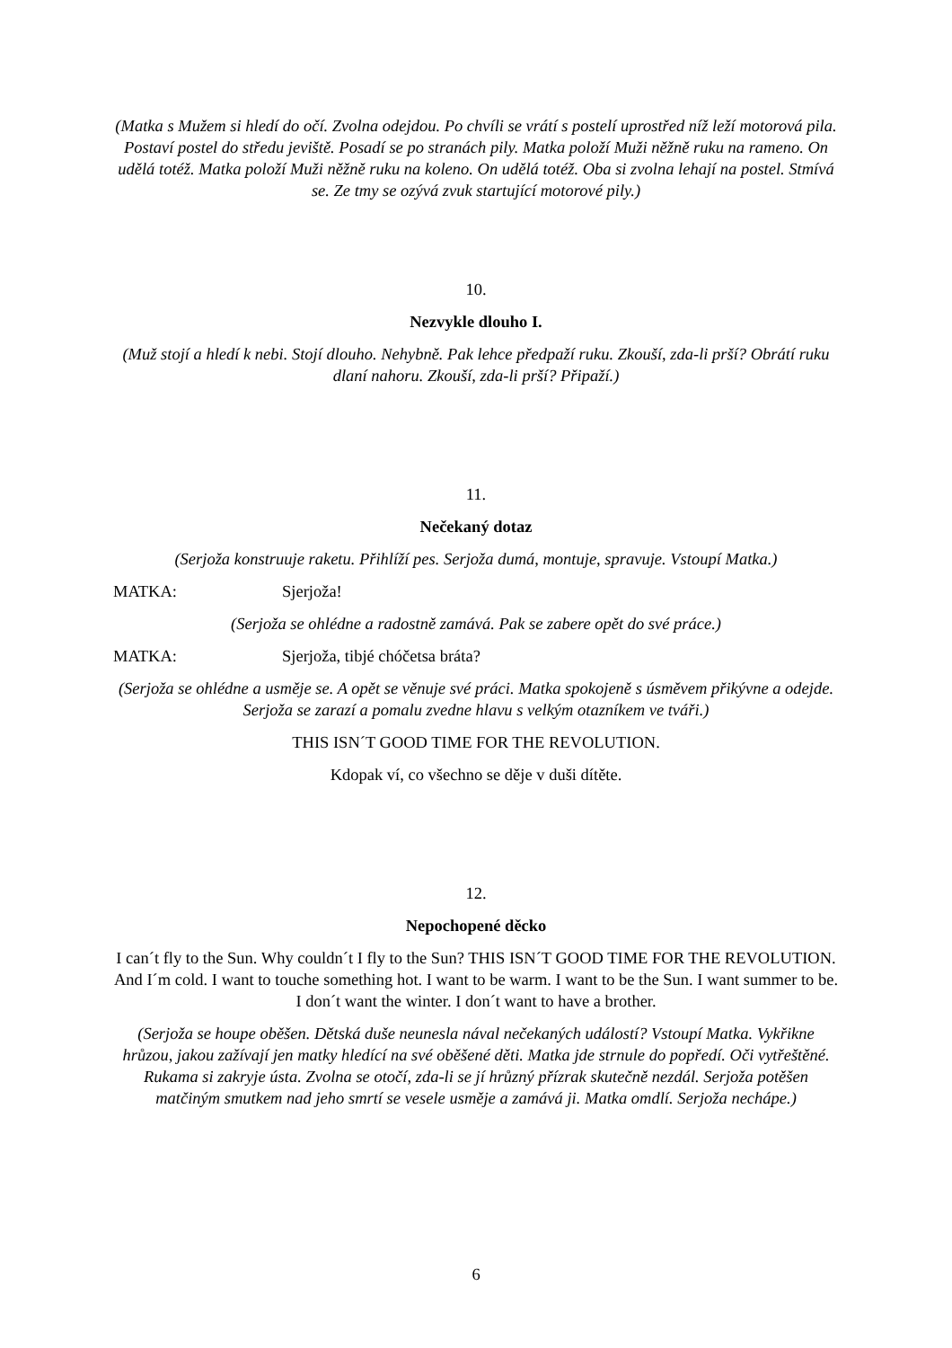(Matka s Mužem si hledí do očí. Zvolna odejdou. Po chvíli se vrátí s postelí uprostřed níž leží motorová pila. Postaví postel do středu jeviště. Posadí se po stranách pily. Matka položí Muži něžně ruku na rameno. On udělá totéž. Matka položí Muži něžně ruku na koleno. On udělá totéž. Oba si zvolna lehají na postel. Stmívá se. Ze tmy se ozývá zvuk startující motorové pily.)
10.
Nezvykle dlouho I.
(Muž stojí a hledí k nebi. Stojí dlouho. Nehybně. Pak lehce předpaží ruku. Zkouší, zda-li prší? Obrátí ruku dlaní nahoru. Zkouší, zda-li prší? Připaží.)
11.
Nečekaný dotaz
(Serjoža konstruuje raketu. Přihlíží pes. Serjoža dumá, montuje, spravuje. Vstoupí Matka.)
MATKA: Sjerjoža!
(Serjoža se ohlédne a radostně zamává. Pak se zabere opět do své práce.)
MATKA: Sjerjoža, tibjé chóčetsa bráta?
(Serjoža se ohlédne a usměje se. A opět se věnuje své práci. Matka spokojeně s úsměvem přikývne a odejde. Serjoža se zarazí a pomalu zvedne hlavu s velkým otazníkem ve tváři.)
THIS ISN´T GOOD TIME FOR THE REVOLUTION.
Kdopak ví, co všechno se děje v duši dítěte.
12.
Nepochopené děcko
I can´t fly to the Sun. Why couldn´t I fly to the Sun? THIS ISN´T GOOD TIME FOR THE REVOLUTION. And I´m cold. I want to touche something hot. I want to be warm. I want to be the Sun. I want summer to be. I don´t want the winter. I don´t want to have a brother.
(Serjoža se houpe oběšen. Dětská duše neunesla nával nečekaných událostí? Vstoupí Matka. Vykřikne hrůzou, jakou zažívají jen matky hledící na své oběšené děti. Matka jde strnule do popředí. Oči vytřeštěné. Rukama si zakryje ústa. Zvolna se otočí, zda-li se jí hrůzný přízrak skutečně nezdál. Serjoža potěšen matčiným smutkem nad jeho smrtí se vesele usměje a zamává ji. Matka omdlí. Serjoža nechápe.)
6